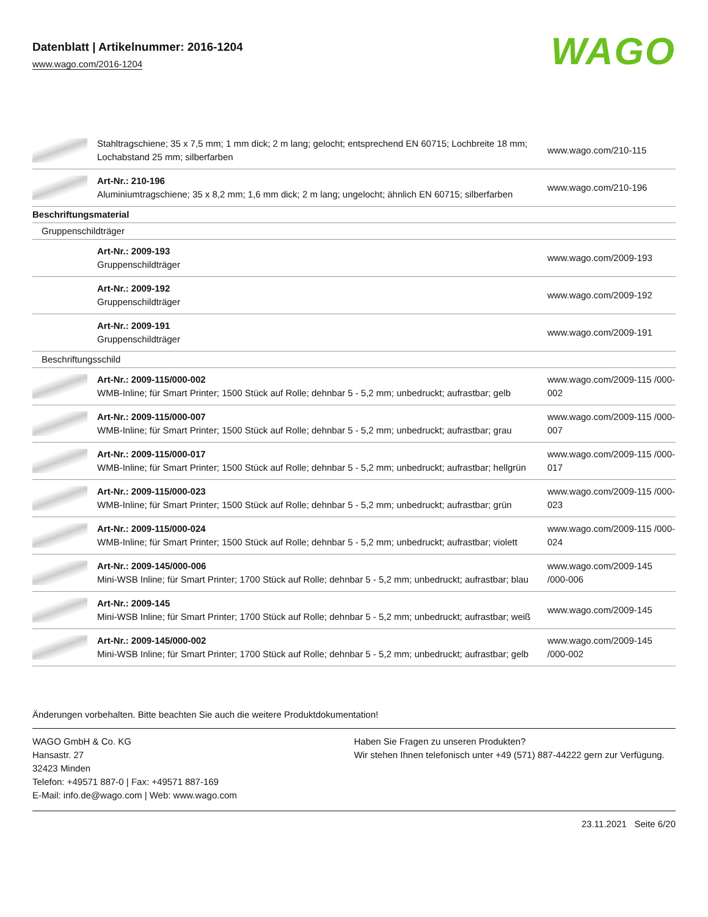Datenblatt | Artikelnummer: 2016-1204
www.wago.com/2016-1204
WAGO
| | Stahltragschiene; 35 x 7,5 mm; 1 mm dick; 2 m lang; gelocht; entsprechend EN 60715; Lochbreite 18 mm; Lochabstand 25 mm; silberfarben | www.wago.com/210-115 |
| | Art-Nr.: 210-196 Aluminiumtragschiene; 35 x 8,2 mm; 1,6 mm dick; 2 m lang; ungelocht; ähnlich EN 60715; silberfarben | www.wago.com/210-196 |
| Beschriftungsmaterial | | |
| Gruppenschildträger | | |
| | Art-Nr.: 2009-193 Gruppenschildträger | www.wago.com/2009-193 |
| | Art-Nr.: 2009-192 Gruppenschildträger | www.wago.com/2009-192 |
| | Art-Nr.: 2009-191 Gruppenschildträger | www.wago.com/2009-191 |
| Beschriftungsschild | | |
| | Art-Nr.: 2009-115/000-002 WMB-Inline; für Smart Printer; 1500 Stück auf Rolle; dehnbar 5 - 5,2 mm; unbedruckt; aufrastbar; gelb | www.wago.com/2009-115 /000-002 |
| | Art-Nr.: 2009-115/000-007 WMB-Inline; für Smart Printer; 1500 Stück auf Rolle; dehnbar 5 - 5,2 mm; unbedruckt; aufrastbar; grau | www.wago.com/2009-115 /000-007 |
| | Art-Nr.: 2009-115/000-017 WMB-Inline; für Smart Printer; 1500 Stück auf Rolle; dehnbar 5 - 5,2 mm; unbedruckt; aufrastbar; hellgrün | www.wago.com/2009-115 /000-017 |
| | Art-Nr.: 2009-115/000-023 WMB-Inline; für Smart Printer; 1500 Stück auf Rolle; dehnbar 5 - 5,2 mm; unbedruckt; aufrastbar; grün | www.wago.com/2009-115 /000-023 |
| | Art-Nr.: 2009-115/000-024 WMB-Inline; für Smart Printer; 1500 Stück auf Rolle; dehnbar 5 - 5,2 mm; unbedruckt; aufrastbar; violett | www.wago.com/2009-115 /000-024 |
| | Art-Nr.: 2009-145/000-006 Mini-WSB Inline; für Smart Printer; 1700 Stück auf Rolle; dehnbar 5 - 5,2 mm; unbedruckt; aufrastbar; blau | www.wago.com/2009-145 /000-006 |
| | Art-Nr.: 2009-145 Mini-WSB Inline; für Smart Printer; 1700 Stück auf Rolle; dehnbar 5 - 5,2 mm; unbedruckt; aufrastbar; weiß | www.wago.com/2009-145 |
| | Art-Nr.: 2009-145/000-002 Mini-WSB Inline; für Smart Printer; 1700 Stück auf Rolle; dehnbar 5 - 5,2 mm; unbedruckt; aufrastbar; gelb | www.wago.com/2009-145 /000-002 |
Änderungen vorbehalten. Bitte beachten Sie auch die weitere Produktdokumentation!
WAGO GmbH & Co. KG
Hansastr. 27
32423 Minden
Telefon: +49571 887-0 | Fax: +49571 887-169
E-Mail: info.de@wago.com | Web: www.wago.com
Haben Sie Fragen zu unseren Produkten?
Wir stehen Ihnen telefonisch unter +49 (571) 887-44222 gern zur Verfügung.
23.11.2021 Seite 6/20